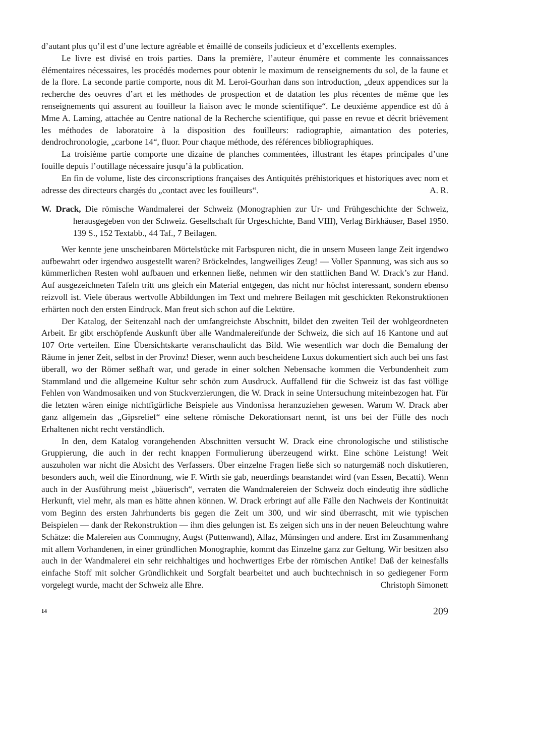d’autant plus qu’il est d’une lecture agréable et émaillé de conseils judicieux et d’excellents exemples.
Le livre est divisé en trois parties. Dans la première, l’auteur énumère et commente les connaissances élémentaires nécessaires, les procédés modernes pour obtenir le maximum de renseignements du sol, de la faune et de la flore. La seconde partie comporte, nous dit M. Leroi-Gourhan dans son introduction, „deux appendices sur la recherche des oeuvres d’art et les méthodes de prospection et de datation les plus récentes de même que les renseignements qui assurent au fouilleur la liaison avec le monde scientifique“. Le deuxième appendice est dû à Mme A. Laming, attachée au Centre national de la Recherche scientifique, qui passe en revue et décrit brièvement les méthodes de laboratoire à la disposition des fouilleurs: radiographie, aimantation des poteries, dendrochronologie, „carbone 14“, fluor. Pour chaque méthode, des références bibliographiques.
La troisième partie comporte une dizaine de planches commentées, illustrant les étapes principales d’une fouille depuis l’outillage nécessaire jusqu’à la publication.
En fin de volume, liste des circonscriptions françaises des Antiquités préhistoriques et historiques avec nom et adresse des directeurs chargés du „contact avec les fouilleurs“.
A. R.
W. Drack, Die römische Wandmalerei der Schweiz (Monographien zur Ur- und Frühgeschichte der Schweiz, herausgegeben von der Schweiz. Gesellschaft für Urgeschichte, Band VIII), Verlag Birkhäuser, Basel 1950. 139 S., 152 Textabb., 44 Taf., 7 Beilagen.
Wer kennte jene unscheinbaren Mörtelstücke mit Farbspuren nicht, die in unsern Museen lange Zeit irgendwo aufbewahrt oder irgendwo ausgestellt waren? Bröckelndes, langweiliges Zeug! — Voller Spannung, was sich aus so kümmerlichen Resten wohl aufbauen und erkennen ließe, nehmen wir den stattlichen Band W. Drack’s zur Hand. Auf ausgezeichneten Tafeln tritt uns gleich ein Material entgegen, das nicht nur höchst interessant, sondern ebenso reizvoll ist. Viele überaus wertvolle Abbildungen im Text und mehrere Beilagen mit geschickten Rekonstruktionen erhärten noch den ersten Eindruck. Man freut sich schon auf die Lektüre.
Der Katalog, der Seitenzahl nach der umfangreichste Abschnitt, bildet den zweiten Teil der wohlgeordneten Arbeit. Er gibt erschöpfende Auskunft über alle Wandmalereifunde der Schweiz, die sich auf 16 Kantone und auf 107 Orte verteilen. Eine Übersichtskarte veranschaulicht das Bild. Wie wesentlich war doch die Bemalung der Räume in jener Zeit, selbst in der Provinz! Dieser, wenn auch bescheidene Luxus dokumentiert sich auch bei uns fast überall, wo der Römer seßhaft war, und gerade in einer solchen Nebensache kommen die Verbundenheit zum Stammland und die allgemeine Kultur sehr schön zum Ausdruck. Auffallend für die Schweiz ist das fast völlige Fehlen von Wandmosaiken und von Stuckverzierungen, die W. Drack in seine Untersuchung miteinbezogen hat. Für die letzten wären einige nichtfigürliche Beispiele aus Vindonissa heranzuziehen gewesen. Warum W. Drack aber ganz allgemein das „Gipsrelief“ eine seltene römische Dekorationsart nennt, ist uns bei der Fülle des noch Erhaltenen nicht recht verständlich.
In den, dem Katalog vorangehenden Abschnitten versucht W. Drack eine chronologische und stilistische Gruppierung, die auch in der recht knappen Formulierung überzeugend wirkt. Eine schöne Leistung! Weit auszuholen war nicht die Absicht des Verfassers. Über einzelne Fragen ließe sich so naturgemäß noch diskutieren, besonders auch, weil die Einordnung, wie F. Wirth sie gab, neuerdings beanstandet wird (van Essen, Becatti). Wenn auch in der Ausführung meist „bäuerisch“, verraten die Wandmalereien der Schweiz doch eindeutig ihre südliche Herkunft, viel mehr, als man es hätte ahnen können. W. Drack erbringt auf alle Fälle den Nachweis der Kontinuität vom Beginn des ersten Jahrhunderts bis gegen die Zeit um 300, und wir sind überrascht, mit wie typischen Beispielen — dank der Rekonstruktion — ihm dies gelungen ist. Es zeigen sich uns in der neuen Beleuchtung wahre Schätze: die Malereien aus Commugny, Augst (Puttenwand), Allaz, Münsingen und andere. Erst im Zusammenhang mit allem Vorhandenen, in einer gründlichen Monographie, kommt das Einzelne ganz zur Geltung. Wir besitzen also auch in der Wandmalerei ein sehr reichhaltiges und hochwertiges Erbe der römischen Antike! Daß der keinesfalls einfache Stoff mit solcher Gründlichkeit und Sorgfalt bearbeitet und auch buchtechnisch in so gediegener Form vorgelegt wurde, macht der Schweiz alle Ehre.
Christoph Simonett
14 209